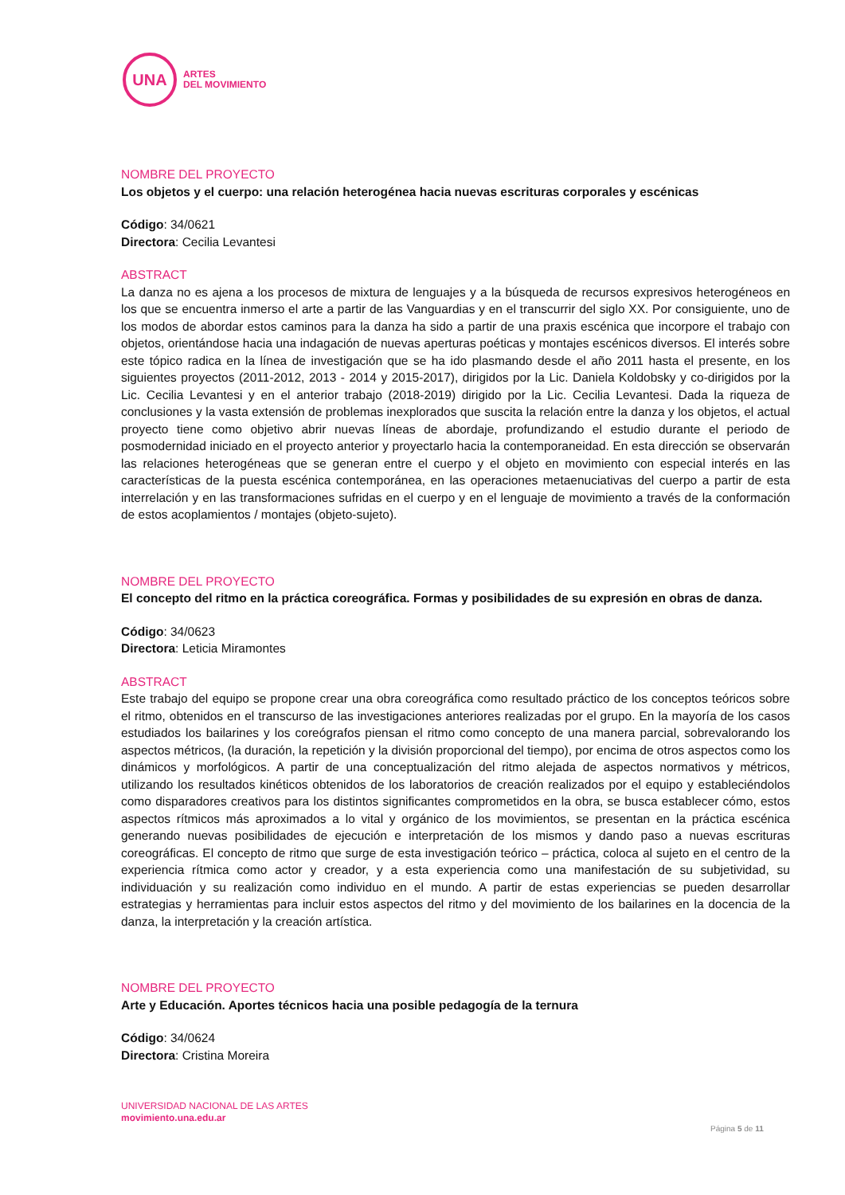UNA
ARTES
DEL MOVIMIENTO
NOMBRE DEL PROYECTO
Los objetos y el cuerpo: una relación heterogénea hacia nuevas escrituras corporales y escénicas
Código: 34/0621
Directora: Cecilia Levantesi
ABSTRACT
La danza no es ajena a los procesos de mixtura de lenguajes y a la búsqueda de recursos expresivos heterogéneos en los que se encuentra inmerso el arte a partir de las Vanguardias y en el transcurrir del siglo XX. Por consiguiente, uno de los modos de abordar estos caminos para la danza ha sido a partir de una praxis escénica que incorpore el trabajo con objetos, orientándose hacia una indagación de nuevas aperturas poéticas y montajes escénicos diversos. El interés sobre este tópico radica en la línea de investigación que se ha ido plasmando desde el año 2011 hasta el presente, en los siguientes proyectos (2011-2012, 2013 - 2014 y 2015-2017), dirigidos por la Lic. Daniela Koldobsky y co-dirigidos por la Lic. Cecilia Levantesi y en el anterior trabajo (2018-2019) dirigido por la Lic. Cecilia Levantesi. Dada la riqueza de conclusiones y la vasta extensión de problemas inexplorados que suscita la relación entre la danza y los objetos, el actual proyecto tiene como objetivo abrir nuevas líneas de abordaje, profundizando el estudio durante el periodo de posmodernidad iniciado en el proyecto anterior y proyectarlo hacia la contemporaneidad. En esta dirección se observarán las relaciones heterogéneas que se generan entre el cuerpo y el objeto en movimiento con especial interés en las características de la puesta escénica contemporánea, en las operaciones metaenuciativas del cuerpo a partir de esta interrelación y en las transformaciones sufridas en el cuerpo y en el lenguaje de movimiento a través de la conformación de estos acoplamientos / montajes (objeto-sujeto).
NOMBRE DEL PROYECTO
El concepto del ritmo en la práctica coreográfica. Formas y posibilidades de su expresión en obras de danza.
Código: 34/0623
Directora: Leticia Miramontes
ABSTRACT
Este trabajo del equipo se propone crear una obra coreográfica como resultado práctico de los conceptos teóricos sobre el ritmo, obtenidos en el transcurso de las investigaciones anteriores realizadas por el grupo. En la mayoría de los casos estudiados los bailarines y los coreógrafos piensan el ritmo como concepto de una manera parcial, sobrevalorando los aspectos métricos, (la duración, la repetición y la división proporcional del tiempo), por encima de otros aspectos como los dinámicos y morfológicos. A partir de una conceptualización del ritmo alejada de aspectos normativos y métricos, utilizando los resultados kinéticos obtenidos de los laboratorios de creación realizados por el equipo y estableciéndolos como disparadores creativos para los distintos significantes comprometidos en la obra, se busca establecer cómo, estos aspectos rítmicos más aproximados a lo vital y orgánico de los movimientos, se presentan en la práctica escénica generando nuevas posibilidades de ejecución e interpretación de los mismos y dando paso a nuevas escrituras coreográficas. El concepto de ritmo que surge de esta investigación teórico – práctica, coloca al sujeto en el centro de la experiencia rítmica como actor y creador, y a esta experiencia como una manifestación de su subjetividad, su individuación y su realización como individuo en el mundo. A partir de estas experiencias se pueden desarrollar estrategias y herramientas para incluir estos aspectos del ritmo y del movimiento de los bailarines en la docencia de la danza, la interpretación y la creación artística.
NOMBRE DEL PROYECTO
Arte y Educación. Aportes técnicos hacia una posible pedagogía de la ternura
Código: 34/0624
Directora: Cristina Moreira
UNIVERSIDAD NACIONAL DE LAS ARTES
movimiento.una.edu.ar
Página 5 de 11